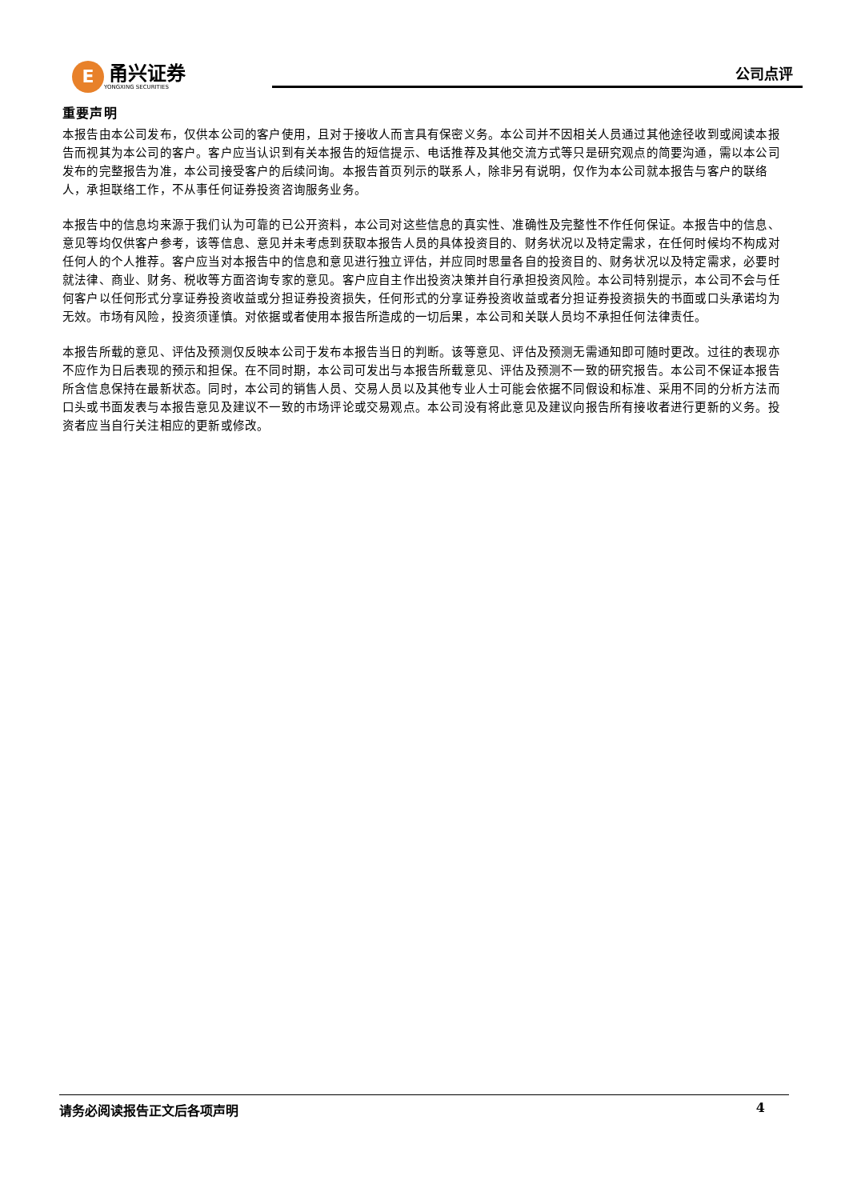E
甬兴证券
YONGXING SECURITIES
公司点评
重要声明
本报告由本公司发布，仅供本公司的客户使用，且对于接收人而言具有保密义务。本公司并不因相关人员通过其他途径收到或阅读本报告而视其为本公司的客户。客户应当认识到有关本报告的短信提示、电话推荐及其他交流方式等只是研究观点的简要沟通，需以本公司发布的完整报告为准，本公司接受客户的后续问询。本报告首页列示的联系人，除非另有说明，仅作为本公司就本报告与客户的联络人，承担联络工作，不从事任何证券投资咨询服务业务。
本报告中的信息均来源于我们认为可靠的已公开资料，本公司对这些信息的真实性、准确性及完整性不作任何保证。本报告中的信息、意见等均仅供客户参考，该等信息、意见并未考虑到获取本报告人员的具体投资目的、财务状况以及特定需求，在任何时候均不构成对任何人的个人推荐。客户应当对本报告中的信息和意见进行独立评估，并应同时思量各自的投资目的、财务状况以及特定需求，必要时就法律、商业、财务、税收等方面咨询专家的意见。客户应自主作出投资决策并自行承担投资风险。本公司特别提示，本公司不会与任何客户以任何形式分享证券投资收益或分担证券投资损失，任何形式的分享证券投资收益或者分担证券投资损失的书面或口头承诺均为无效。市场有风险，投资须谨慎。对依据或者使用本报告所造成的一切后果，本公司和关联人员均不承担任何法律责任。
本报告所载的意见、评估及预测仅反映本公司于发布本报告当日的判断。该等意见、评估及预测无需通知即可随时更改。过往的表现亦不应作为日后表现的预示和担保。在不同时期，本公司可发出与本报告所载意见、评估及预测不一致的研究报告。本公司不保证本报告所含信息保持在最新状态。同时，本公司的销售人员、交易人员以及其他专业人士可能会依据不同假设和标准、采用不同的分析方法而口头或书面发表与本报告意见及建议不一致的市场评论或交易观点。本公司没有将此意见及建议向报告所有接收者进行更新的义务。投资者应当自行关注相应的更新或修改。
请务必阅读报告正文后各项声明 4